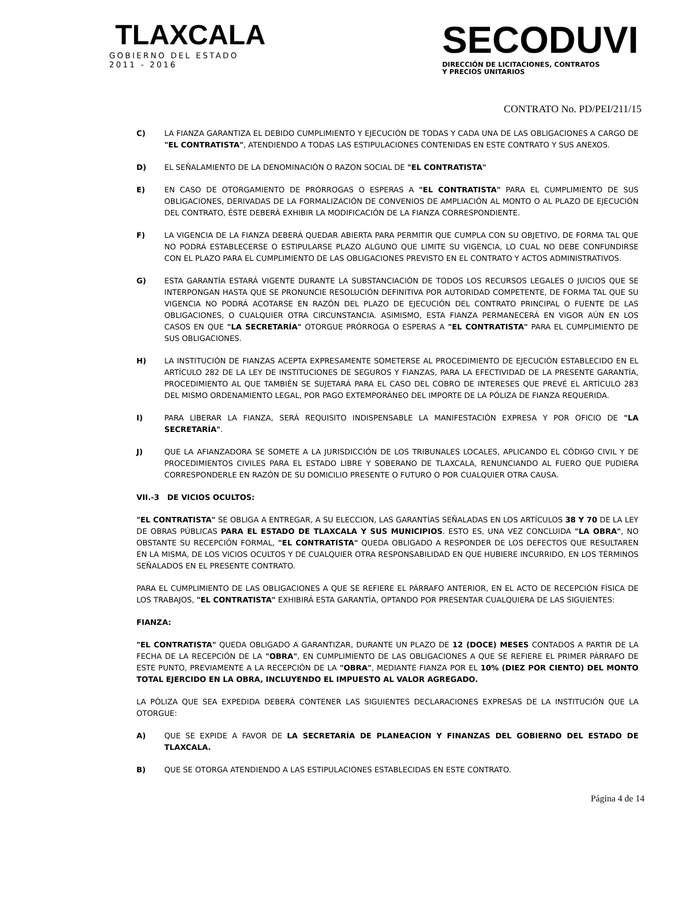TLAXCALA
GOBIERNO DEL ESTADO
2011 - 2016
SECODUVI
DIRECCIÓN DE LICITACIONES, CONTRATOS
Y PRECIOS UNITARIOS
CONTRATO No. PD/PEI/211/15
C) LA FIANZA GARANTIZA EL DEBIDO CUMPLIMIENTO Y EJECUCIÓN DE TODAS Y CADA UNA DE LAS OBLIGACIONES A CARGO DE "EL CONTRATISTA", ATENDIENDO A TODAS LAS ESTIPULACIONES CONTENIDAS EN ESTE CONTRATO Y SUS ANEXOS.
D) EL SEÑALAMIENTO DE LA DENOMINACIÓN O RAZON SOCIAL DE "EL CONTRATISTA"
E) EN CASO DE OTORGAMIENTO DE PRÓRROGAS O ESPERAS A "EL CONTRATISTA" PARA EL CUMPLIMIENTO DE SUS OBLIGACIONES, DERIVADAS DE LA FORMALIZACIÓN DE CONVENIOS DE AMPLIACIÓN AL MONTO O AL PLAZO DE EJECUCIÓN DEL CONTRATO, ÉSTE DEBERÁ EXHIBIR LA MODIFICACIÓN DE LA FIANZA CORRESPONDIENTE.
F) LA VIGENCIA DE LA FIANZA DEBERÁ QUEDAR ABIERTA PARA PERMITIR QUE CUMPLA CON SU OBJETIVO, DE FORMA TAL QUE NO PODRÁ ESTABLECERSE O ESTIPULARSE PLAZO ALGUNO QUE LIMITE SU VIGENCIA, LO CUAL NO DEBE CONFUNDIRSE CON EL PLAZO PARA EL CUMPLIMIENTO DE LAS OBLIGACIONES PREVISTO EN EL CONTRATO Y ACTOS ADMINISTRATIVOS.
G) ESTA GARANTÍA ESTARÁ VIGENTE DURANTE LA SUBSTANCIACIÓN DE TODOS LOS RECURSOS LEGALES O JUICIOS QUE SE INTERPONGAN HASTA QUE SE PRONUNCIE RESOLUCIÓN DEFINITIVA POR AUTORIDAD COMPETENTE, DE FORMA TAL QUE SU VIGENCIA NO PODRÁ ACOTARSE EN RAZÓN DEL PLAZO DE EJECUCIÓN DEL CONTRATO PRINCIPAL O FUENTE DE LAS OBLIGACIONES, O CUALQUIER OTRA CIRCUNSTANCIA. ASIMISMO, ESTA FIANZA PERMANECERÁ EN VIGOR AÚN EN LOS CASOS EN QUE "LA SECRETARÍA" OTORGUE PRÓRROGA O ESPERAS A "EL CONTRATISTA" PARA EL CUMPLIMIENTO DE SUS OBLIGACIONES.
H) LA INSTITUCIÓN DE FIANZAS ACEPTA EXPRESAMENTE SOMETERSE AL PROCEDIMIENTO DE EJECUCIÓN ESTABLECIDO EN EL ARTÍCULO 282 DE LA LEY DE INSTITUCIONES DE SEGUROS Y FIANZAS, PARA LA EFECTIVIDAD DE LA PRESENTE GARANTÍA, PROCEDIMIENTO AL QUE TAMBIÉN SE SUJETARÁ PARA EL CASO DEL COBRO DE INTERESES QUE PREVÉ EL ARTÍCULO 283 DEL MISMO ORDENAMIENTO LEGAL, POR PAGO EXTEMPORÁNEO DEL IMPORTE DE LA PÓLIZA DE FIANZA REQUERIDA.
I) PARA LIBERAR LA FIANZA, SERÁ REQUISITO INDISPENSABLE LA MANIFESTACIÓN EXPRESA Y POR OFICIO DE "LA SECRETARÍA".
J) QUE LA AFIANZADORA SE SOMETE A LA JURISDICCIÓN DE LOS TRIBUNALES LOCALES, APLICANDO EL CÓDIGO CIVIL Y DE PROCEDIMIENTOS CIVILES PARA EL ESTADO LIBRE Y SOBERANO DE TLAXCALA, RENUNCIANDO AL FUERO QUE PUDIERA CORRESPONDERLE EN RAZÓN DE SU DOMICILIO PRESENTE O FUTURO O POR CUALQUIER OTRA CAUSA.
VII.-3 DE VICIOS OCULTOS:
"EL CONTRATISTA" SE OBLIGA A ENTREGAR, A SU ELECCION, LAS GARANTÍAS SEÑALADAS EN LOS ARTÍCULOS 38 Y 70 DE LA LEY DE OBRAS PÚBLICAS PARA EL ESTADO DE TLAXCALA Y SUS MUNICIPIOS. ESTO ES, UNA VEZ CONCLUIDA "LA OBRA", NO OBSTANTE SU RECEPCIÓN FORMAL, "EL CONTRATISTA" QUEDA OBLIGADO A RESPONDER DE LOS DEFECTOS QUE RESULTAREN EN LA MISMA, DE LOS VICIOS OCULTOS Y DE CUALQUIER OTRA RESPONSABILIDAD EN QUE HUBIERE INCURRIDO, EN LOS TÉRMINOS SEÑALADOS EN EL PRESENTE CONTRATO.
PARA EL CUMPLIMIENTO DE LAS OBLIGACIONES A QUE SE REFIERE EL PÁRRAFO ANTERIOR, EN EL ACTO DE RECEPCIÓN FÍSICA DE LOS TRABAJOS, "EL CONTRATISTA" EXHIBIRÁ ESTA GARANTÍA, OPTANDO POR PRESENTAR CUALQUIERA DE LAS SIGUIENTES:
FIANZA:
"EL CONTRATISTA" QUEDA OBLIGADO A GARANTIZAR, DURANTE UN PLAZO DE 12 (DOCE) MESES CONTADOS A PARTIR DE LA FECHA DE LA RECEPCIÓN DE LA "OBRA", EN CUMPLIMIENTO DE LAS OBLIGACIONES A QUE SE REFIERE EL PRIMER PÁRRAFO DE ESTE PUNTO, PREVIAMENTE A LA RECEPCIÓN DE LA "OBRA", MEDIANTE FIANZA POR EL 10% (DIEZ POR CIENTO) DEL MONTO TOTAL EJERCIDO EN LA OBRA, INCLUYENDO EL IMPUESTO AL VALOR AGREGADO.
LA PÓLIZA QUE SEA EXPEDIDA DEBERÁ CONTENER LAS SIGUIENTES DECLARACIONES EXPRESAS DE LA INSTITUCIÓN QUE LA OTORGUE:
A) QUE SE EXPIDE A FAVOR DE LA SECRETARÍA DE PLANEACION Y FINANZAS DEL GOBIERNO DEL ESTADO DE TLAXCALA.
B) QUE SE OTORGA ATENDIENDO A LAS ESTIPULACIONES ESTABLECIDAS EN ESTE CONTRATO.
Página 4 de 14